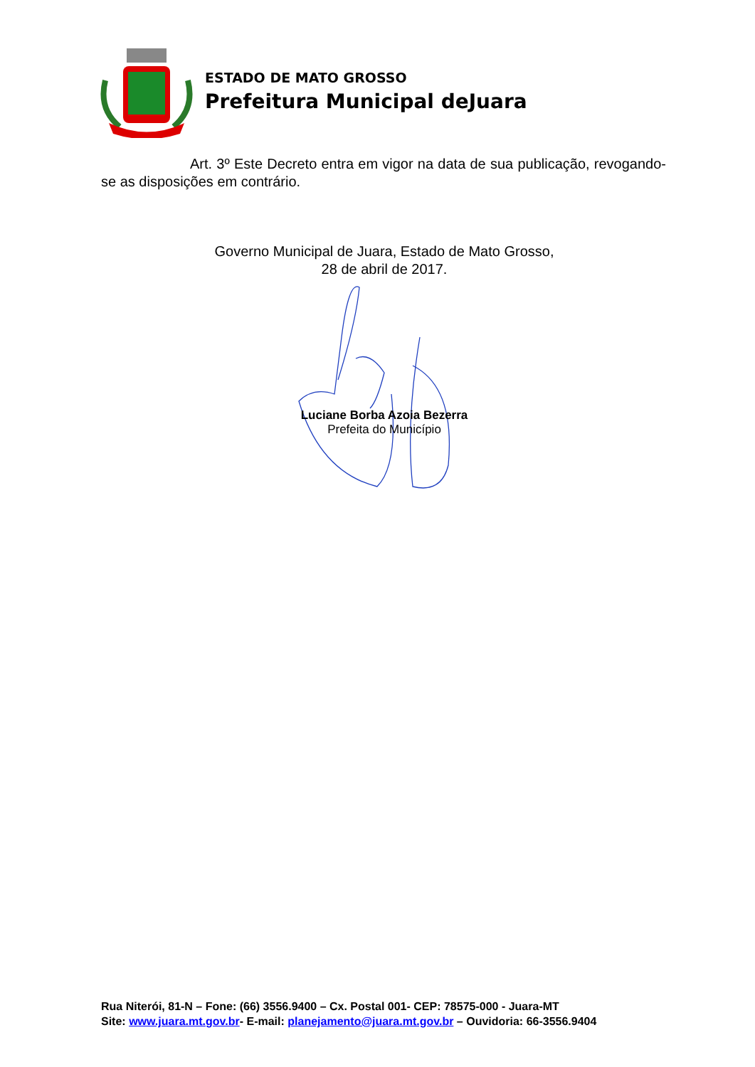ESTADO DE MATO GROSSO
Prefeitura Municipal deJuara
Art. 3º Este Decreto entra em vigor na data de sua publicação, revogando-se as disposições em contrário.
Governo Municipal de Juara, Estado de Mato Grosso, 28 de abril de 2017.
Luciane Borba Azoia Bezerra
Prefeita do Município
Rua Niterói, 81-N – Fone: (66) 3556.9400 – Cx. Postal 001- CEP: 78575-000 - Juara-MT
Site: www.juara.mt.gov.br- E-mail: planejamento@juara.mt.gov.br – Ouvidoria: 66-3556.9404